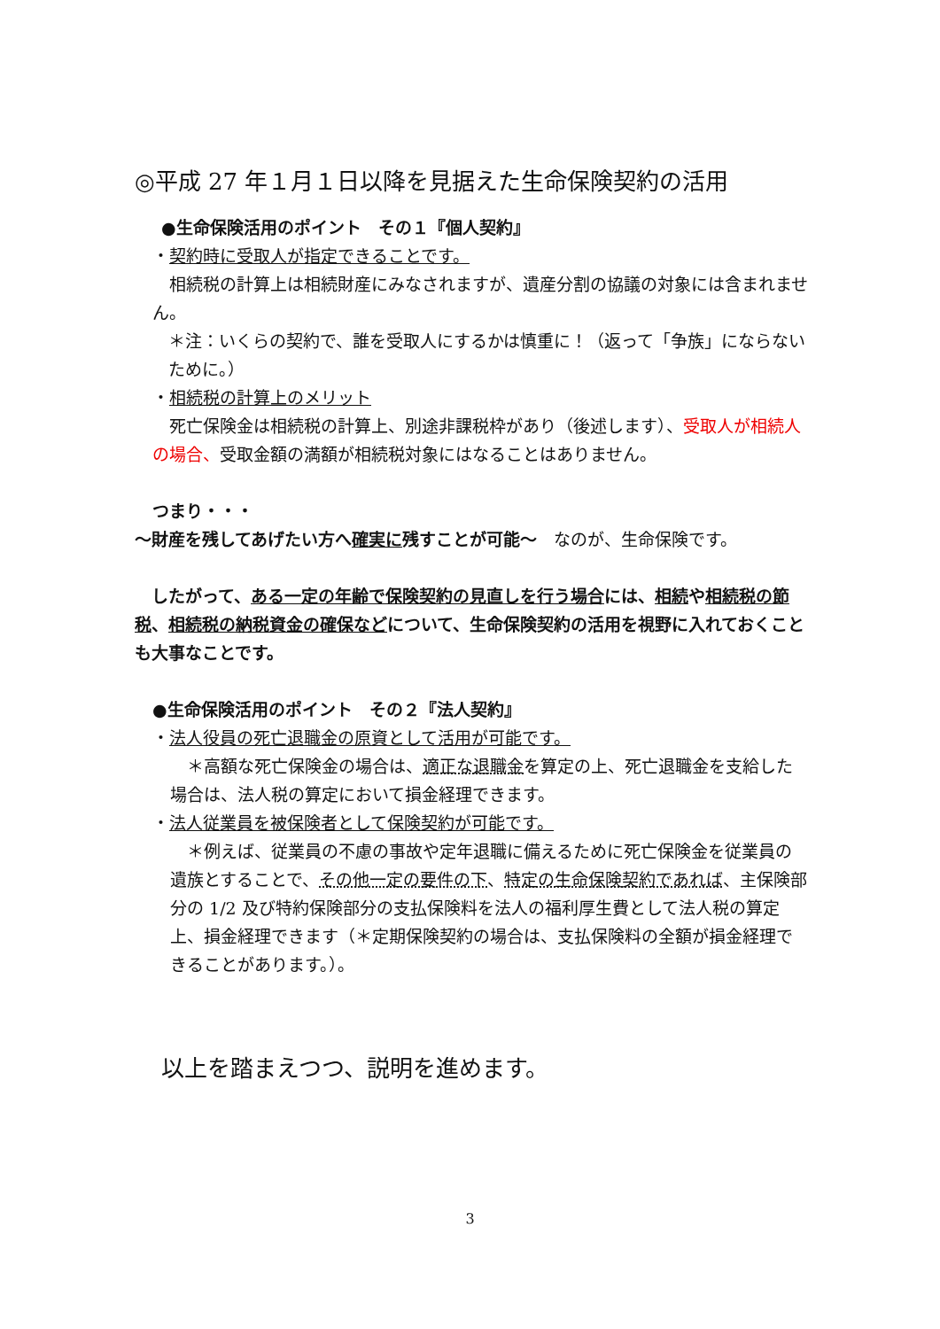◎平成 27 年１月１日以降を見据えた生命保険契約の活用
●生命保険活用のポイント　その１『個人契約』
・契約時に受取人が指定できることです。
　相続税の計算上は相続財産にみなされますが、遺産分割の協議の対象には含まれません。
＊注：いくらの契約で、誰を受取人にするかは慎重に！（返って「争族」にならないために。）
・相続税の計算上のメリット
　死亡保険金は相続税の計算上、別途非課税枠があり（後述します）、受取人が相続人の場合、受取金額の満額が相続税対象にはなることはありません。
つまり・・・
～財産を残してあげたい方へ確実に残すことが可能～　なのが、生命保険です。
　したがって、ある一定の年齢で保険契約の見直しを行う場合には、相続や相続税の節税、相続税の納税資金の確保などについて、生命保険契約の活用を視野に入れておくことも大事なことです。
●生命保険活用のポイント　その２『法人契約』
・法人役員の死亡退職金の原資として活用が可能です。
　＊高額な死亡保険金の場合は、適正な退職金を算定の上、死亡退職金を支給した場合は、法人税の算定において損金経理できます。
・法人従業員を被保険者として保険契約が可能です。
　＊例えば、従業員の不慮の事故や定年退職に備えるために死亡保険金を従業員の遺族とすることで、その他一定の要件の下、特定の生命保険契約であれば、主保険部分の 1/2 及び特約保険部分の支払保険料を法人の福利厚生費として法人税の算定上、損金経理できます（＊定期保険契約の場合は、支払保険料の全額が損金経理できることがあります。）。
以上を踏まえつつ、説明を進めます。
3